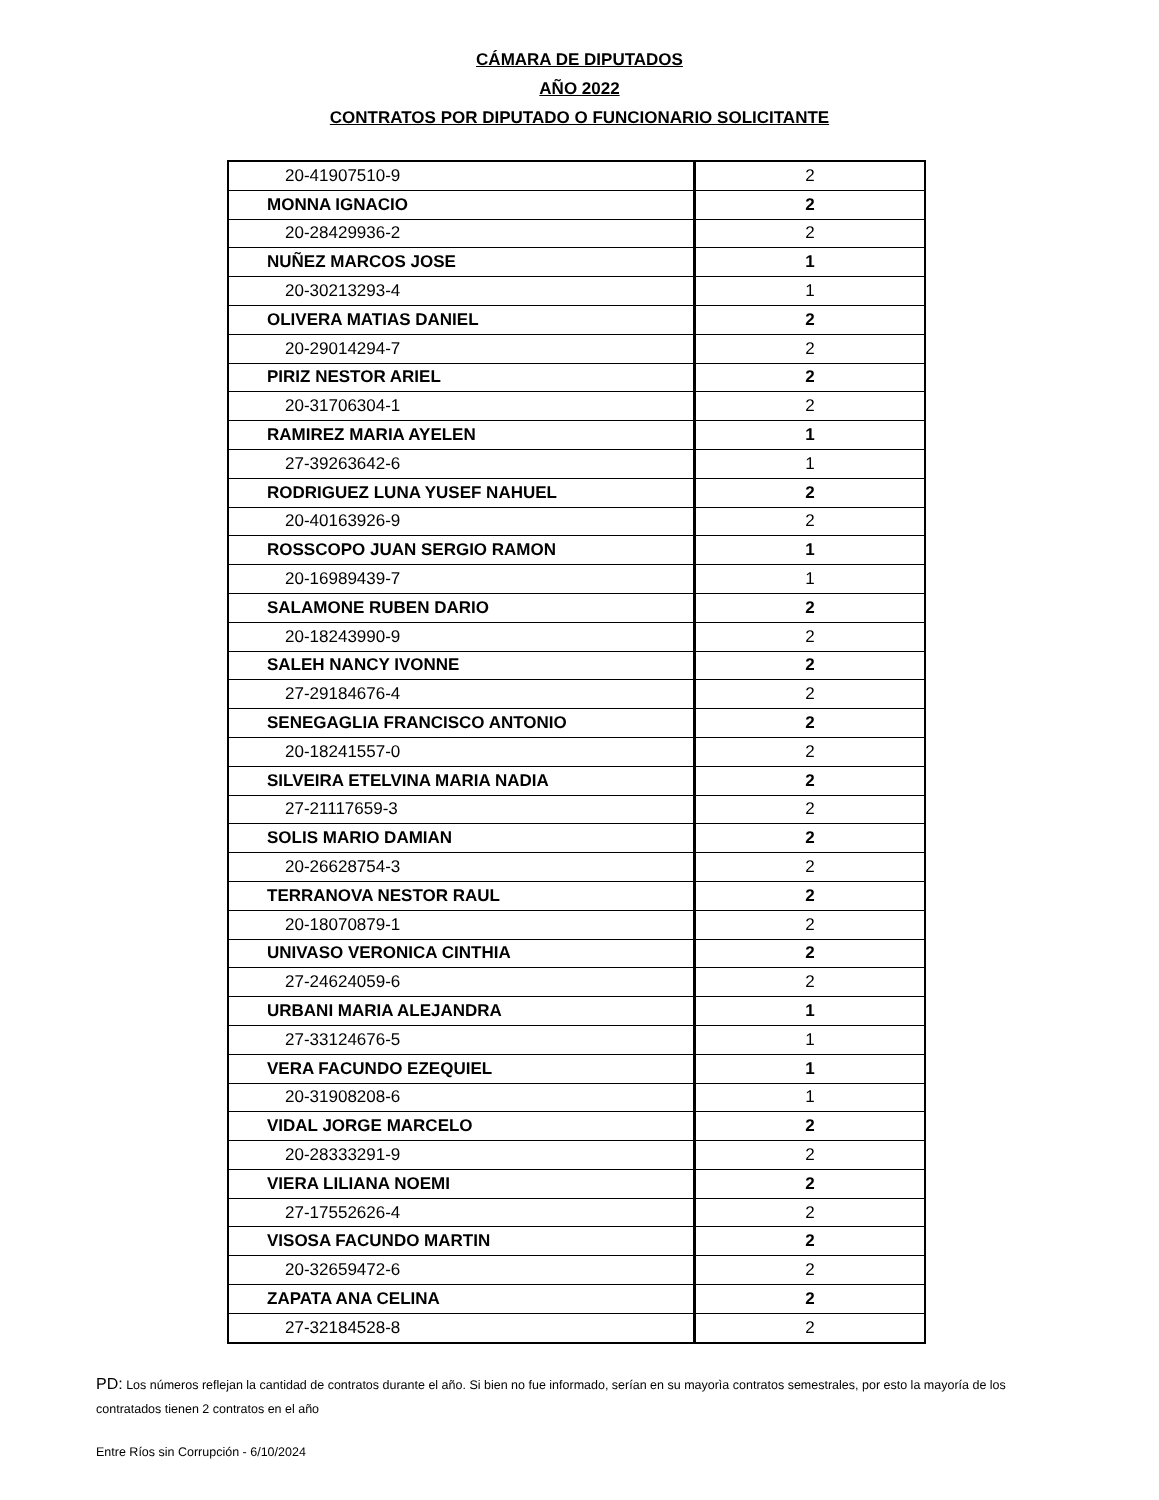CÁMARA DE DIPUTADOS
AÑO 2022
CONTRATOS POR DIPUTADO O FUNCIONARIO SOLICITANTE
| 20-41907510-9 | 2 |
| MONNA IGNACIO | 2 |
| 20-28429936-2 | 2 |
| NUÑEZ MARCOS JOSE | 1 |
| 20-30213293-4 | 1 |
| OLIVERA MATIAS DANIEL | 2 |
| 20-29014294-7 | 2 |
| PIRIZ NESTOR ARIEL | 2 |
| 20-31706304-1 | 2 |
| RAMIREZ MARIA AYELEN | 1 |
| 27-39263642-6 | 1 |
| RODRIGUEZ LUNA YUSEF NAHUEL | 2 |
| 20-40163926-9 | 2 |
| ROSSCOPO JUAN SERGIO RAMON | 1 |
| 20-16989439-7 | 1 |
| SALAMONE RUBEN DARIO | 2 |
| 20-18243990-9 | 2 |
| SALEH NANCY IVONNE | 2 |
| 27-29184676-4 | 2 |
| SENEGAGLIA FRANCISCO ANTONIO | 2 |
| 20-18241557-0 | 2 |
| SILVEIRA ETELVINA MARIA NADIA | 2 |
| 27-21117659-3 | 2 |
| SOLIS MARIO DAMIAN | 2 |
| 20-26628754-3 | 2 |
| TERRANOVA NESTOR RAUL | 2 |
| 20-18070879-1 | 2 |
| UNIVASO VERONICA CINTHIA | 2 |
| 27-24624059-6 | 2 |
| URBANI MARIA ALEJANDRA | 1 |
| 27-33124676-5 | 1 |
| VERA FACUNDO EZEQUIEL | 1 |
| 20-31908208-6 | 1 |
| VIDAL JORGE MARCELO | 2 |
| 20-28333291-9 | 2 |
| VIERA LILIANA NOEMI | 2 |
| 27-17552626-4 | 2 |
| VISOSA FACUNDO MARTIN | 2 |
| 20-32659472-6 | 2 |
| ZAPATA ANA CELINA | 2 |
| 27-32184528-8 | 2 |
PD: Los números reflejan la cantidad de contratos durante el año. Si bien no fue informado, serían en su mayorìa contratos semestrales, por esto la mayoría de los contratados tienen 2 contratos en el año
Entre Ríos sin Corrupción - 6/10/2024